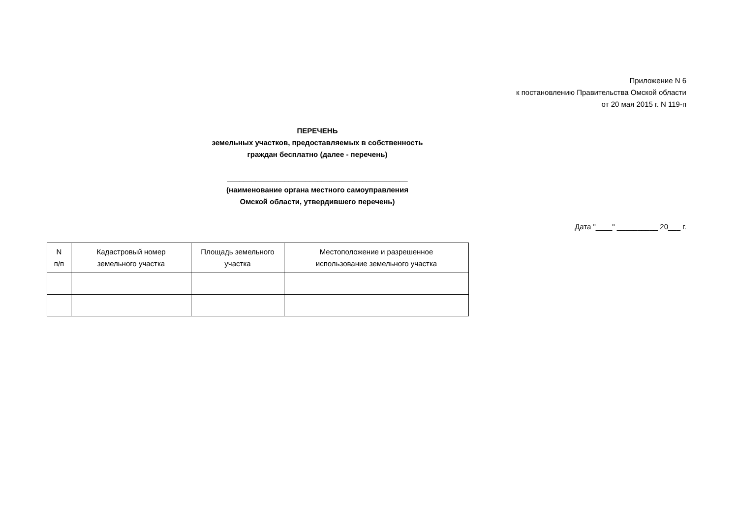Приложение N 6
к постановлению Правительства Омской области
от 20 мая 2015 г. N 119-п
ПЕРЕЧЕНЬ
земельных участков, предоставляемых в собственность
граждан бесплатно (далее - перечень)
____________________________________________
(наименование органа местного самоуправления
Омской области, утвердившего перечень)
Дата "____" __________ 20___ г.
| N п/п | Кадастровый номер земельного участка | Площадь земельного участка | Местоположение и разрешенное использование земельного участка |
| --- | --- | --- | --- |